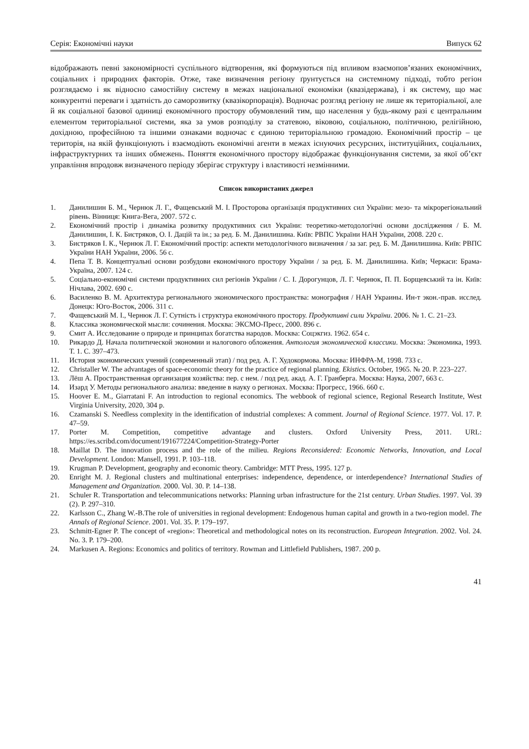Серія: Економічні науки Випуск 62
відображають певні закономірності суспільного відтворення, які формуються під впливом взаємопов’язаних економічних, соціальних і природних факторів. Отже, таке визначення регіону ґрунтується на системному підході, тобто регіон розглядаємо і як відносно самостійну систему в межах національної економіки (квазідержава), і як систему, що має конкурентні переваги і здатність до саморозвитку (квазікорпорація). Водночас розгляд регіону не лише як територіальної, але й як соціальної базової одиниці економічного простору обумовлений тим, що населення у будь-якому разі є центральним елементом територіальної системи, яка за умов розподілу за статевою, віковою, соціальною, політичною, релігійною, дохідною, професійною та іншими ознаками водночас є єдиною територіальною громадою. Економічний простір – це територія, на якій функціонують і взаємодіють економічні агенти в межах існуючих ресурсних, інституційних, соціальних, інфраструктурних та інших обмежень. Поняття економічного простору відображає функціонування системи, за якої об’єкт управління впродовж визначеного періоду зберігає структуру і властивості незмінними.
Список використаних джерел
1. Данилишин Б. М., Чернюк Л. Г., Фащевський М. І. Просторова організація продуктивних сил України: мезо- та мікрорегіональний рівень. Вінниця: Книга-Вега, 2007. 572 с.
2. Економічний простір і динаміка розвитку продуктивних сил України: теоретико-методологічні основи дослідження / Б. М. Данилишин, І. К. Бистряков, О. І. Дацій та ін.; за ред. Б. М. Данилишина. Київ: РВПС України НАН України, 2008. 220 с.
3. Бистряков І. К., Чернюк Л. Г. Економічний простір: аспекти методологічного визначення / за заг. ред. Б. М. Данилишина. Київ: РВПС України НАН України, 2006. 56 с.
4. Пепа Т. В. Концептуальні основи розбудови економічного простору України / за ред. Б. М. Данилишина. Київ; Черкаси: Брама-Україна, 2007. 124 с.
5. Соціально-економічні системи продуктивних сил регіонів України / С. І. Дорогунцов, Л. Г. Чернюк, П. П. Борщевський та ін. Київ: Нічлава, 2002. 690 с.
6. Василенко В. М. Архитектура регионального экономического пространства: монография / НАН Украины. Ин-т экон.-прав. исслед. Донецк: Юго-Восток, 2006. 311 с.
7. Фащевський М. І., Чернюк Л. Г. Сутність і структура економічного простору. Продуктивні сили України. 2006. № 1. С. 21–23.
8. Классика экономической мысли: сочинения. Москва: ЭКСМО-Пресс, 2000. 896 с.
9. Смит А. Исследование о природе и принципах богатства народов. Москва: Соцэкгиз. 1962. 654 с.
10. Рикардо Д. Начала политической экономии и налогового обложения. Антология экономической классики. Москва: Экономика, 1993. Т. 1. С. 397–473.
11. История экономических учений (современный этап) / под ред. А. Г. Худокормова. Москва: ИНФРА-М, 1998. 733 с.
12. Christaller W. The advantages of space-economic theory for the practice of regional planning. Ekistics. October, 1965. № 20. P. 223–227.
13. Лёш А. Пространственная организация хозяйства: пер. с нем. / под ред. акад. А. Г. Гранберга. Москва: Наука, 2007, 663 с.
14. Изард У. Методы регионального анализа: введение в науку о регионах. Москва: Прогресс, 1966. 660 с.
15. Hoover E. M., Giarratani F. An introduction to regional economics. The webbook of regional science, Regional Research Institute, West Virginia University, 2020, 304 p.
16. Czamanski S. Needless complexity in the identification of industrial complexes: A comment. Journal of Regional Science. 1977. Vol. 17. P. 47–59.
17. Porter M. Competition, competitive advantage and clusters. Oxford University Press, 2011. URL: https://es.scribd.com/document/191677224/Competition-Strategy-Porter
18. Maillat D. The innovation process and the role of the milieu. Regions Reconsidered: Economic Networks, Innovation, and Local Development. London: Mansell, 1991. P. 103–118.
19. Krugman P. Development, geography and economic theory. Cambridge: MTT Press, 1995. 127 p.
20. Enright M. J. Regional clusters and multinational enterprises: independence, dependence, or interdependence? International Studies of Management and Organization. 2000. Vol. 30. P. 14–138.
21. Schuler R. Transportation and telecommunications networks: Planning urban infrastructure for the 21st century. Urban Studies. 1997. Vol. 39 (2). P. 297–310.
22. Karlsson C., Zhang W.-B.The role of universities in regional development: Endogenous human capital and growth in a two-region model. The Annals of Regional Science. 2001. Vol. 35. P. 179–197.
23. Schmitt-Egner P. The concept of «region»: Theoretical and methodological notes on its reconstruction. European Integration. 2002. Vol. 24. No. 3. P. 179–200.
24. Markusen A. Regions: Economics and politics of territory. Rowman and Littlefield Publishers, 1987. 200 p.
41